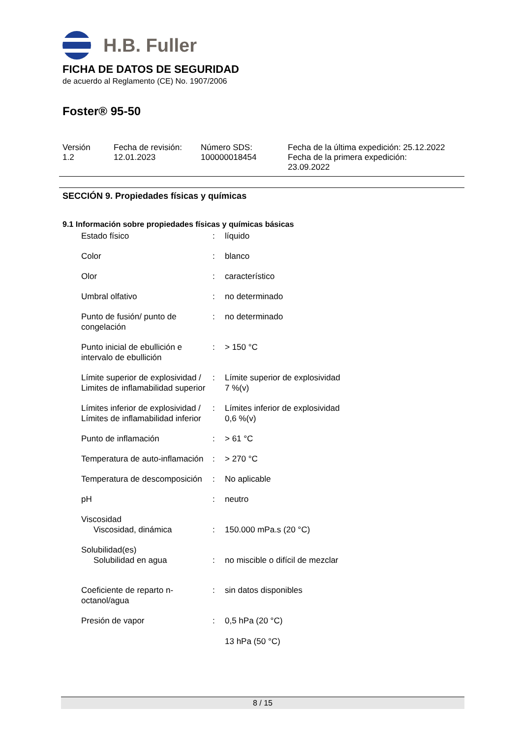H.B. Fuller
FICHA DE DATOS DE SEGURIDAD
de acuerdo al Reglamento (CE) No. 1907/2006
Foster® 95-50
Versión
1.2
Fecha de revisión:
12.01.2023
Número SDS:
100000018454
Fecha de la última expedición: 25.12.2022
Fecha de la primera expedición:
23.09.2022
SECCIÓN 9. Propiedades físicas y químicas
9.1 Información sobre propiedades físicas y químicas básicas
| Estado físico | : | líquido |
| Color | : | blanco |
| Olor | : | característico |
| Umbral olfativo | : | no determinado |
| Punto de fusión/ punto de congelación | : | no determinado |
| Punto inicial de ebullición e intervalo de ebullición | : | > 150 °C |
| Límite superior de explosividad / Limites de inflamabilidad superior | : | Límite superior de explosividad 7 %(v) |
| Límites inferior de explosividad / Límites de inflamabilidad inferior | : | Límites inferior de explosividad 0,6 %(v) |
| Punto de inflamación | : | > 61 °C |
| Temperatura de auto-inflamación | : | > 270 °C |
| Temperatura de descomposición | : | No aplicable |
| pH | : | neutro |
| Viscosidad Viscosidad, dinámica | : | 150.000 mPa.s (20 °C) |
| Solubilidad(es) Solubilidad en agua | : | no miscible o difícil de mezclar |
| Coeficiente de reparto n-octanol/agua | : | sin datos disponibles |
| Presión de vapor | : | 0,5 hPa (20 °C) 13 hPa (50 °C) |
8 / 15